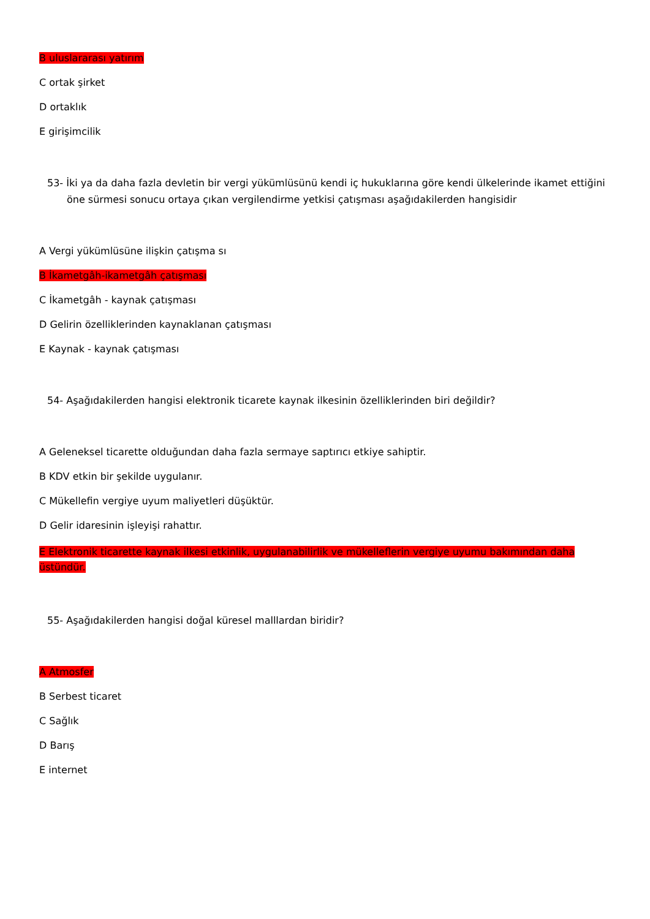B uluslararası yatırım
C ortak şirket
D ortaklık
E girişimcilik
53- İki ya da daha fazla devletin bir vergi yükümlüsünü kendi iç hukuklarına göre kendi ülkelerinde ikamet ettiğini öne sürmesi sonucu ortaya çıkan vergilendirme yetkisi çatışması aşağıdakilerden hangisidir
A Vergi yükümlüsüne ilişkin çatışma sı
B İkametgâh-ikametgâh çatışması
C İkametgâh - kaynak çatışması
D Gelirin özelliklerinden kaynaklanan çatışması
E Kaynak - kaynak çatışması
54- Aşağıdakilerden hangisi elektronik ticarete kaynak ilkesinin özelliklerinden biri değildir?
A Geleneksel ticarette olduğundan daha fazla sermaye saptırıcı etkiye sahiptir.
B KDV etkin bir şekilde uygulanır.
C Mükellefin vergiye uyum maliyetleri düşüktür.
D Gelir idaresinin işleyişi rahattır.
E Elektronik ticarette kaynak ilkesi etkinlik, uygulanabilirlik ve mükelleflerin vergiye uyumu bakımından daha üstündür.
55- Aşağıdakilerden hangisi doğal küresel malllardan biridir?
A Atmosfer
B Serbest ticaret
C Sağlık
D Barış
E internet